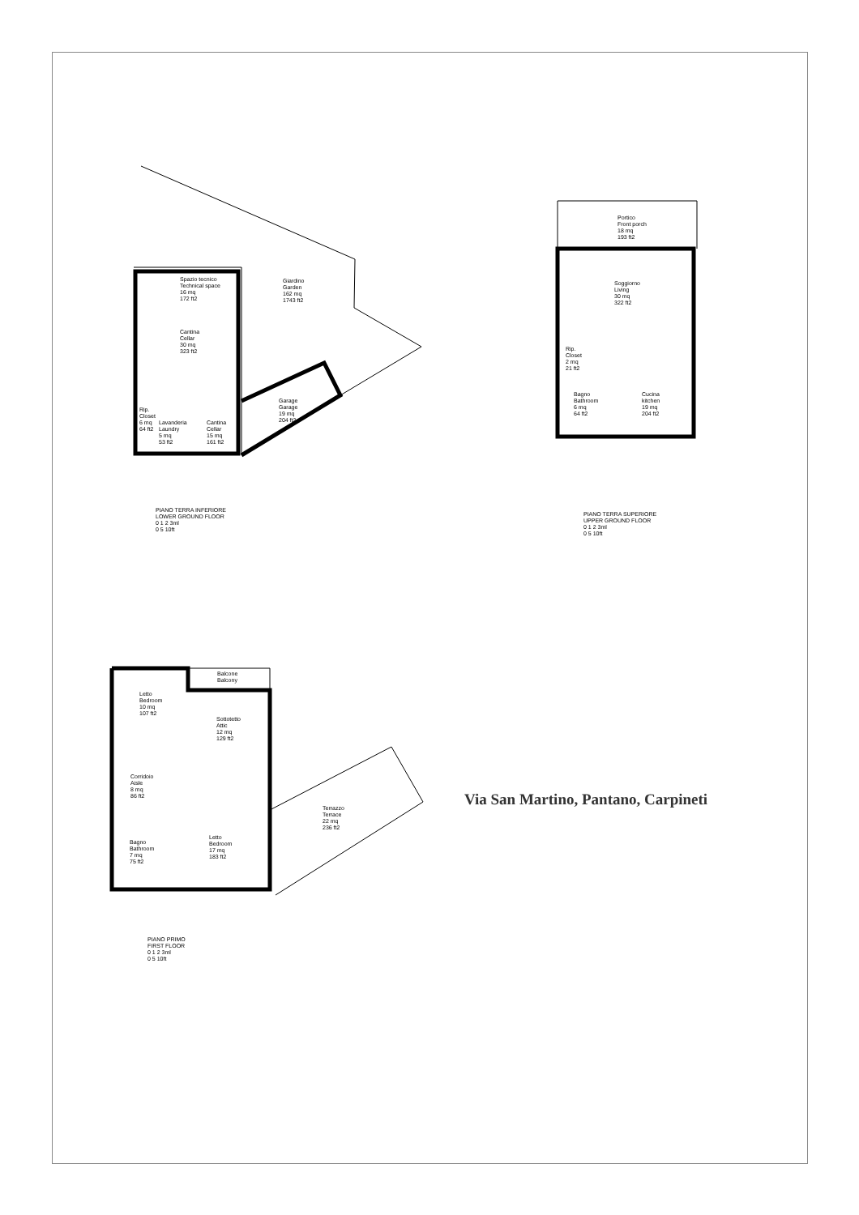Spazio tecnico
Technical space
16 mq
172 ft2
Giardino
Garden
162 mq
1743 ft2
Cantina
Cellar
30 mq
323 ft2
Rip.
Closet
6 mq
64 ft2
Lavanderia
Laundry
5 mq
53 ft2
Cantina
Cellar
15 mq
161 ft2
Garage
Garage
19 mq
204 ft2
PIANO TERRA INFERIORE
LOWER GROUND FLOOR
0 1 2 3ml
0 5 10ft
Portico
Front porch
18 mq
193 ft2
Soggiorno
Living
30 mq
322 ft2
Rip.
Closet
2 mq
21 ft2
Bagno
Bathroom
6 mq
64 ft2
Cucina
kitchen
19 mq
204 ft2
PIANO TERRA SUPERIORE
UPPER GROUND FLOOR
0 1 2 3ml
0 5 10ft
Balcone
Balcony
Letto
Bedroom
10 mq
107 ft2
Sottotetto
Attic
12 mq
129 ft2
Corridoio
Aisle
8 mq
86 ft2
Terrazzo
Terrace
22 mq
236 ft2
Letto
Bedroom
17 mq
183 ft2
Bagno
Bathroom
7 mq
75 ft2
PIANO PRIMO
FIRST FLOOR
0 1 2 3ml
0 5 10ft
Via San Martino, Pantano, Carpineti